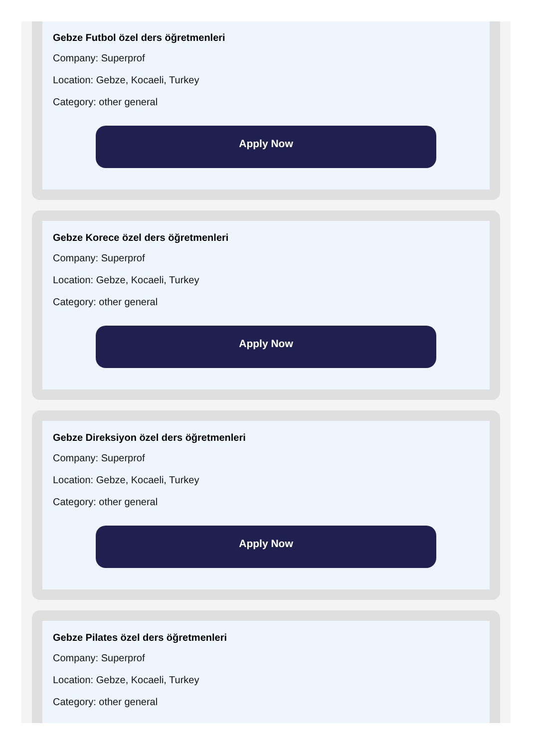Gebze Futbol özel ders öğretmenleri
Company: Superprof
Location: Gebze, Kocaeli, Turkey
Category: other general
Apply Now
Gebze Korece özel ders öğretmenleri
Company: Superprof
Location: Gebze, Kocaeli, Turkey
Category: other general
Apply Now
Gebze Direksiyon özel ders öğretmenleri
Company: Superprof
Location: Gebze, Kocaeli, Turkey
Category: other general
Apply Now
Gebze Pilates özel ders öğretmenleri
Company: Superprof
Location: Gebze, Kocaeli, Turkey
Category: other general